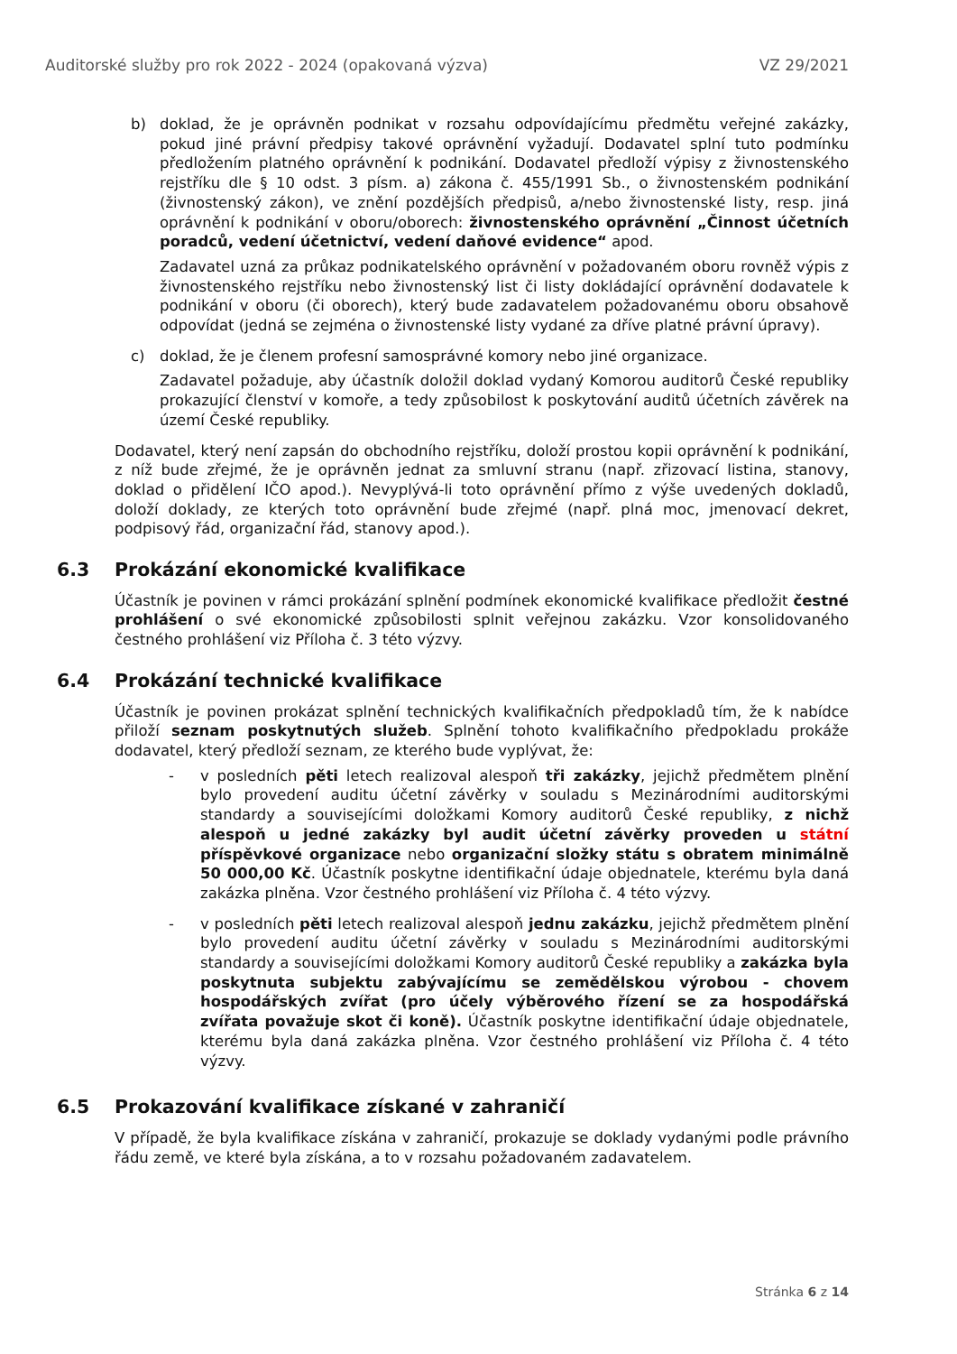Auditorské služby pro rok 2022 - 2024 (opakovaná výzva) VZ 29/2021
b) doklad, že je oprávněn podnikat v rozsahu odpovídajícímu předmětu veřejné zakázky, pokud jiné právní předpisy takové oprávnění vyžadují. Dodavatel splní tuto podmínku předložením platného oprávnění k podnikání. Dodavatel předloží výpisy z živnostenského rejstříku dle § 10 odst. 3 písm. a) zákona č. 455/1991 Sb., o živnostenském podnikání (živnostenský zákon), ve znění pozdějších předpisů, a/nebo živnostenské listy, resp. jiná oprávnění k podnikání v oboru/oborech: živnostenského oprávnění „Činnost účetních poradců, vedení účetnictví, vedení daňové evidence“ apod.
Zadavatel uzná za průkaz podnikatelského oprávnění v požadovaném oboru rovněž výpis z živnostenského rejstříku nebo živnostenský list či listy dokládající oprávnění dodavatele k podnikání v oboru (či oborech), který bude zadavatelem požadovanému oboru obsahově odpovídat (jedná se zejména o živnostenské listy vydané za dříve platné právní úpravy).
c) doklad, že je členem profesní samosprávné komory nebo jiné organizace.
Zadavatel požaduje, aby účastník doložil doklad vydaný Komorou auditorů České republiky prokazující členství v komoře, a tedy způsobilost k poskytování auditů účetních závěrek na území České republiky.
Dodavatel, který není zapsán do obchodního rejstříku, doloží prostou kopii oprávnění k podnikání, z níž bude zřejmé, že je oprávněn jednat za smluvní stranu (např. zřizovací listina, stanovy, doklad o přidělení IČO apod.). Nevyplývá-li toto oprávnění přímo z výše uvedených dokladů, doloží doklady, ze kterých toto oprávnění bude zřejmé (např. plná moc, jmenovací dekret, podpisový řád, organizační řád, stanovy apod.).
6.3 Prokázání ekonomické kvalifikace
Účastník je povinen v rámci prokázání splnění podmínek ekonomické kvalifikace předložit čestné prohlášení o své ekonomické způsobilosti splnit veřejnou zakázku. Vzor konsolidovaného čestného prohlášení viz Příloha č. 3 této výzvy.
6.4 Prokázání technické kvalifikace
Účastník je povinen prokázat splnění technických kvalifikačních předpokladů tím, že k nabídce přiloží seznam poskytnutých služeb. Splnění tohoto kvalifikačního předpokladu prokáže dodavatel, který předloží seznam, ze kterého bude vyplývat, že:
- v posledních pěti letech realizoval alespoň tři zakázky, jejichž předmětem plnění bylo provedení auditu účetní závěrky v souladu s Mezinárodními auditorskými standardy a souvisejícími doložkami Komory auditorů České republiky, z nichž alespoň u jedné zakázky byl audit účetní závěrky proveden u státní příspěvkové organizace nebo organizační složky státu s obratem minimálně 50 000,00 Kč. Účastník poskytne identifikační údaje objednatele, kterému byla daná zakázka plněna. Vzor čestného prohlášení viz Příloha č. 4 této výzvy.
- v posledních pěti letech realizoval alespoň jednu zakázku, jejichž předmětem plnění bylo provedení auditu účetní závěrky v souladu s Mezinárodními auditorskými standardy a souvisejícími doložkami Komory auditorů České republiky a zakázka byla poskytnuta subjektu zabývajícímu se zemědělskou výrobou - chovem hospodářských zvířat (pro účely výběrového řízení se za hospodářská zvířata považuje skot či koně). Účastník poskytne identifikační údaje objednatele, kterému byla daná zakázka plněna. Vzor čestného prohlášení viz Příloha č. 4 této výzvy.
6.5 Prokazování kvalifikace získané v zahraničí
V případě, že byla kvalifikace získána v zahraničí, prokazuje se doklady vydanými podle právního řádu země, ve které byla získána, a to v rozsahu požadovaném zadavatelem.
Stránka 6 z 14